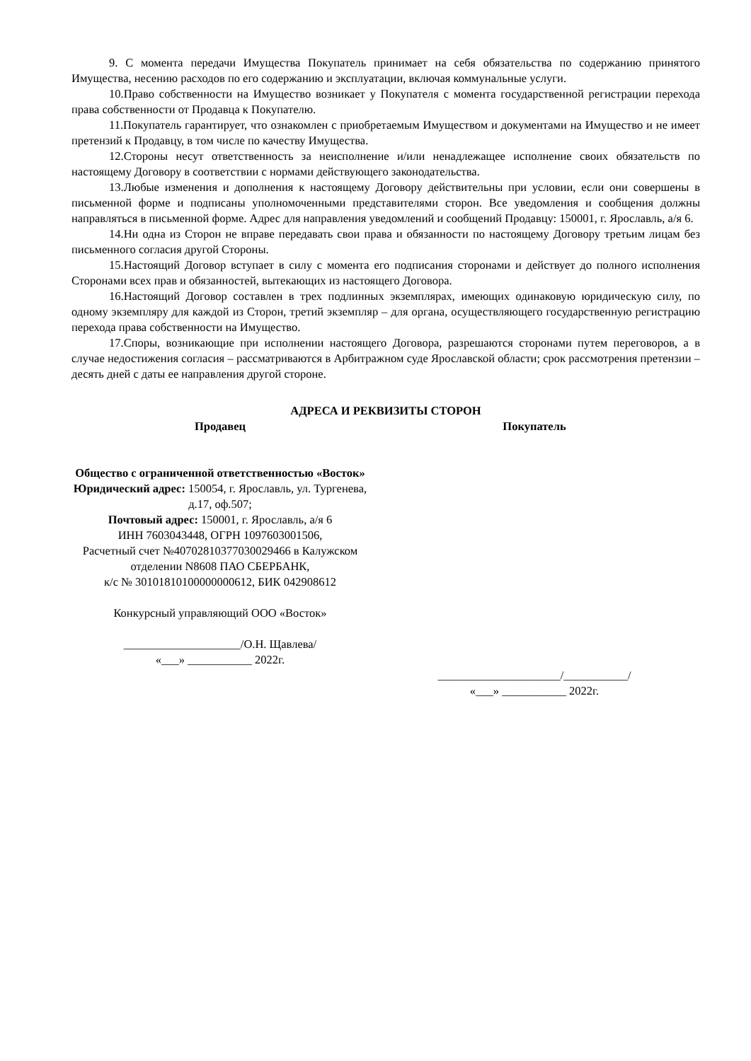9. С момента передачи Имущества Покупатель принимает на себя обязательства по содержанию принятого Имущества, несению расходов по его содержанию и эксплуатации, включая коммунальные услуги.
10.Право собственности на Имущество возникает у Покупателя с момента государственной регистрации перехода права собственности от Продавца к Покупателю.
11.Покупатель гарантирует, что ознакомлен с приобретаемым Имуществом и документами на Имущество и не имеет претензий к Продавцу, в том числе по качеству Имущества.
12.Стороны несут ответственность за неисполнение и/или ненадлежащее исполнение своих обязательств по настоящему Договору в соответствии с нормами действующего законодательства.
13.Любые изменения и дополнения к настоящему Договору действительны при условии, если они совершены в письменной форме и подписаны уполномоченными представителями сторон. Все уведомления и сообщения должны направляться в письменной форме. Адрес для направления уведомлений и сообщений Продавцу: 150001, г. Ярославль, а/я 6.
14.Ни одна из Сторон не вправе передавать свои права и обязанности по настоящему Договору третьим лицам без письменного согласия другой Стороны.
15.Настоящий Договор вступает в силу с момента его подписания сторонами и действует до полного исполнения Сторонами всех прав и обязанностей, вытекающих из настоящего Договора.
16.Настоящий Договор составлен в трех подлинных экземплярах, имеющих одинаковую юридическую силу, по одному экземпляру для каждой из Сторон, третий экземпляр – для органа, осуществляющего государственную регистрацию перехода права собственности на Имущество.
17.Споры, возникающие при исполнении настоящего Договора, разрешаются сторонами путем переговоров, а в случае недостижения согласия – рассматриваются в Арбитражном суде Ярославской области; срок рассмотрения претензии – десять дней с даты ее направления другой стороне.
АДРЕСА И РЕКВИЗИТЫ СТОРОН
Продавец
Общество с ограниченной ответственностью «Восток»
Юридический адрес: 150054, г. Ярославль, ул. Тургенева, д.17, оф.507;
Почтовый адрес: 150001, г. Ярославль, а/я 6
ИНН 7603043448, ОГРН 1097603001506,
Расчетный счет №40702810377030029466 в Калужском отделении N8608 ПАО СБЕРБАНК,
к/с № 30101810100000000612, БИК 042908612
Конкурсный управляющий ООО «Восток»
____________________/О.Н. Щавлева/
«___» ___________ 2022г.
Покупатель
_____________________/___________/
«___» ___________ 2022г.